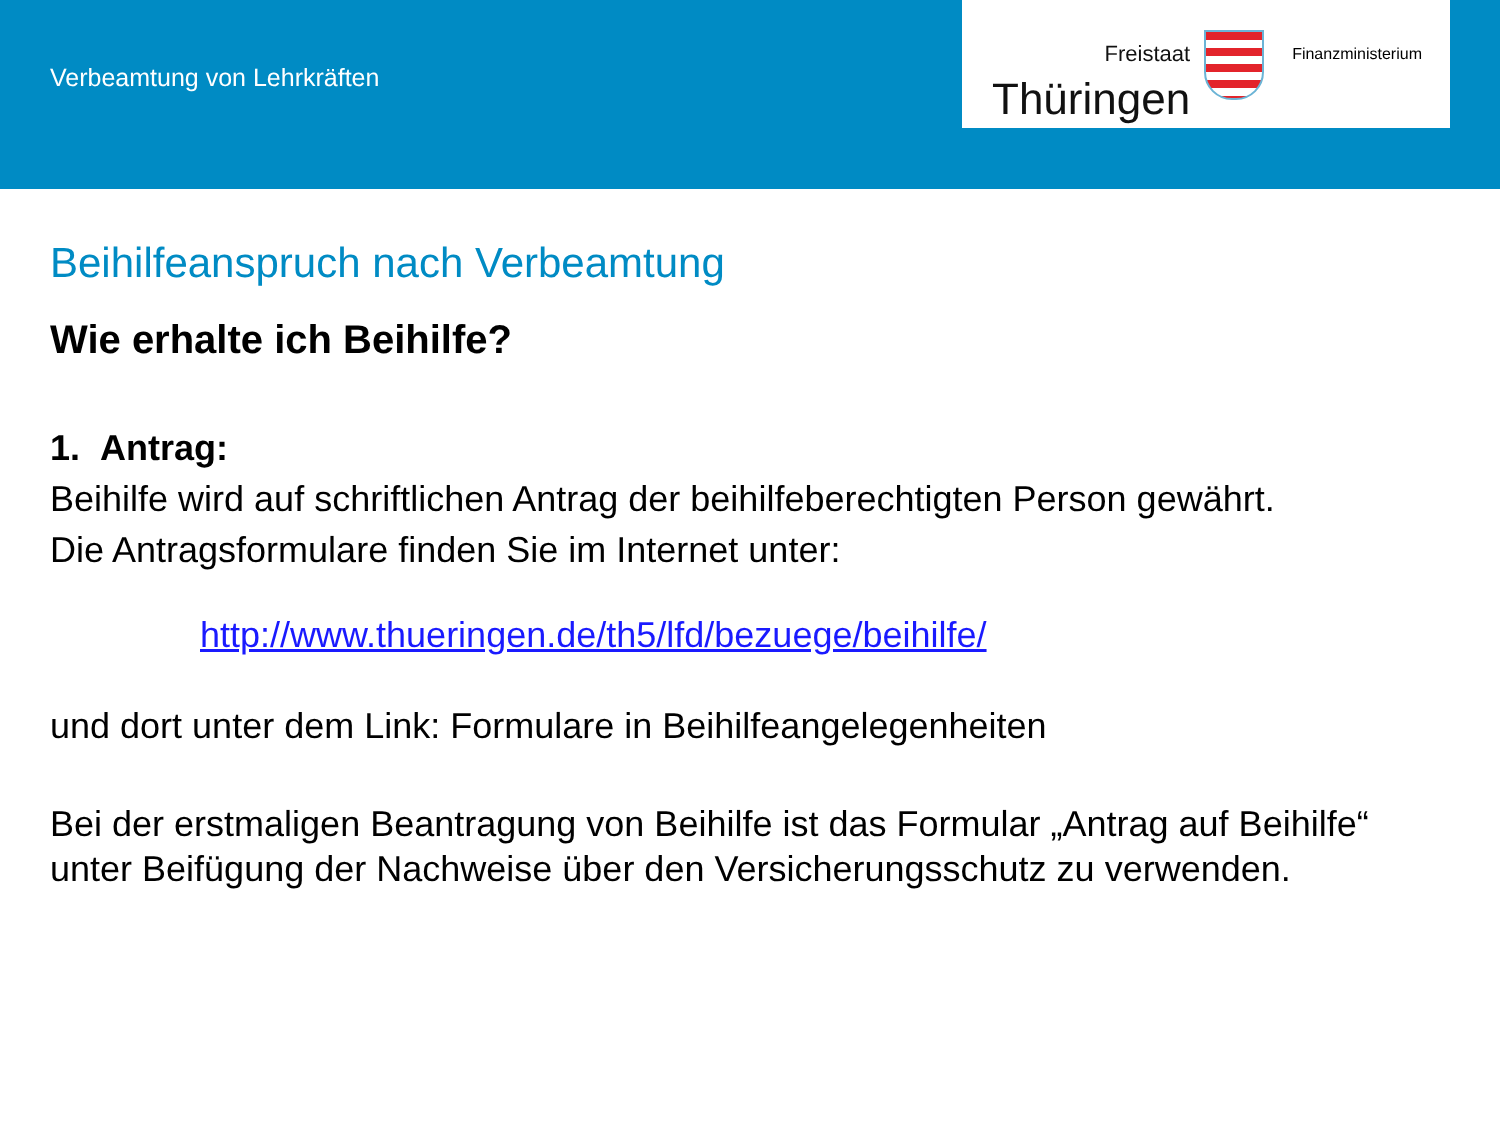Verbeamtung von Lehrkräften
Freistaat
Thüringen
Finanzministerium
Beihilfeanspruch nach Verbeamtung
Wie erhalte ich Beihilfe?
1. Antrag:
Beihilfe wird auf schriftlichen Antrag der beihilfeberechtigten Person gewährt.
Die Antragsformulare finden Sie im Internet unter:
http://www.thueringen.de/th5/lfd/bezuege/beihilfe/
und dort unter dem Link: Formulare in Beihilfeangelegenheiten
Bei der erstmaligen Beantragung von Beihilfe ist das Formular „Antrag auf Beihilfe“ unter Beifügung der Nachweise über den Versicherungsschutz zu verwenden.